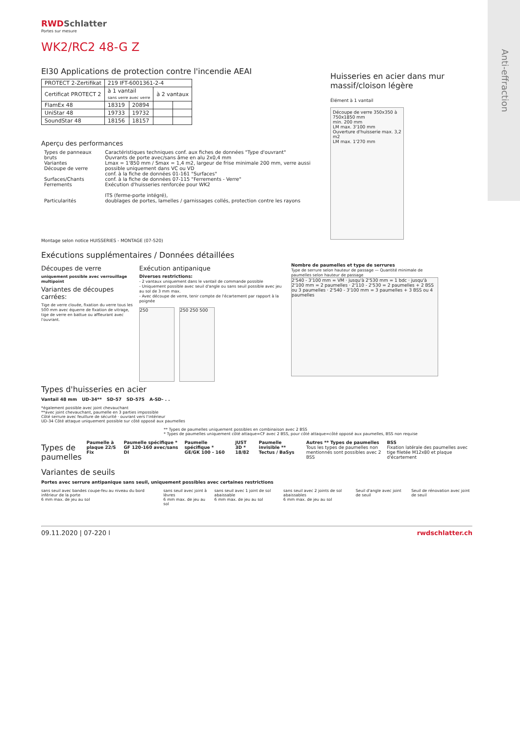RWD Schlatter
Portes sur mesure
WK2/RC2 48-G Z
EI30 Applications de protection contre l'incendie AEAI
| PROTECT 2-Zertifikat | 219 IFT-6001361-2-4 | | | |
| Certificat PROTECT 2 | à 1 vantail sans verre avec verre | | à 2 vantaux | |
| FlamEx 48 | 18319 | 20894 | | |
| UniStar 48 | 19733 | 19732 | | |
| SoundStar 48 | 18156 | 18157 | | |
Aperçu des performances
| Types de panneaux bruts Variantes Découpe de verre Surfaces/Chants Ferrements Particularités | Caractéristiques techniques conf. aux fiches de données "Type d'ouvrant" Ouvrants de porte avec/sans âme en alu 2x0,4 mm Lmax = 1'850 mm / Smax = 1,4 m2, largeur de frise minimale 200 mm, verre aussi possible uniquement dans VC ou VD conf. à la fiche de données 01-161 "Surfaces" conf. à la fiche de données 07-115 "Ferrements - Verre" Exécution d'huisseries renforcée pour WK2 ITS (ferme-porte intégré), doublages de portes, lamelles / garnissages collés, protection contre les rayons |
Montage selon notice HUISSERIES - MONTAGE (07-520)
Huisseries en acier dans mur massif/cloison légère
Élément à 1 vantail
Découpe de verre 350x350 à 750x1850 mm
min. 200 mm
LM max. 3'100 mm
Ouverture d'huisserie max. 3,2 m2
LM max. 1'270 mm
Exécutions supplémentaires / Données détaillées
Découpes de verre
uniquement possible avec verrouillage multipoint
Variantes de découpes carrées:
Tige de verre clouée, fixation du verre tous les 500 mm avec équerre de fixation de vitrage, tige de verre en battue ou affleurant avec l'ouvrant.
Exécution antipanique
Diverses restrictions:
- 2 vantaux uniquement dans le vantail de commande possible
- Uniquement possible avec seuil d'angle ou sans seuil possible avec jeu au sol de 3 mm max.
- Avec découpe de verre, tenir compte de l'écartement par rapport à la poignée
250 250 250 500
Nombre de paumelles et type de serrures
Type de serrure selon hauteur de passage — Quantité minimale de paumelles selon hauteur de passage
2'540 - 3'100 mm = VM · jusqu'à 2'530 mm = 1 bdc · jusqu'à 2'100 mm = 2 paumelles · 2'110 - 2'530 = 2 paumelles + 2 BSS ou 3 paumelles · 2'540 - 3'100 mm = 3 paumelles + 3 BSS ou 4 paumelles
Types d'huisseries en acier
Vantail 48 mm UD-34** SD-57 SD-57S A-SD- . .
*également possible avec joint chevauchant
**avec joint chevauchant, paumelle en 3 parties impossible
Côté serrure avec feuillure de sécurité · ouvrant vers l'intérieur
UD-34 Côté attaque uniquement possible sur côté opposé aux paumelles
** Types de paumelles uniquement possibles en combinaison avec 2 BSS
* Types de paumelles uniquement côté attaque=CF avec 2 BSS, pour côté attaque=côté opposé aux paumelles, BSS non requise
Types de paumelles
Paumelle à plaque 22/S Fix Paumelle spécifique * GF 120-160 avec/sans DI
Paumelle spécifique * GE/GK 100 - 160
JUST 3D * 18/82 Paumelle invisible ** Tectus / BaSys
Autres ** Types de paumelles
Tous les types de paumelles non mentionnés sont possibles avec 2 BSS
BSS
Fixation latérale des paumelles avec tige filetée M12x80 et plaque d'écartement
Variantes de seuils
Portes avec serrure antipanique sans seuil, uniquement possibles avec certaines restrictions
sans seuil avec bandes coupe-feu au niveau du bord inférieur de la porte
6 mm max. de jeu au sol
sans seuil avec joint à lèvres
6 mm max. de jeu au sol
sans seuil avec 1 joint de sol abaissable
6 mm max. de jeu au sol
sans seuil avec 2 joints de sol abaissables
6 mm max. de jeu au sol
Seuil d'angle avec joint de seuil
Seuil de rénovation avec joint de seuil
09.11.2020 | 07-220 l rwdschlatter.ch
Anti-effraction